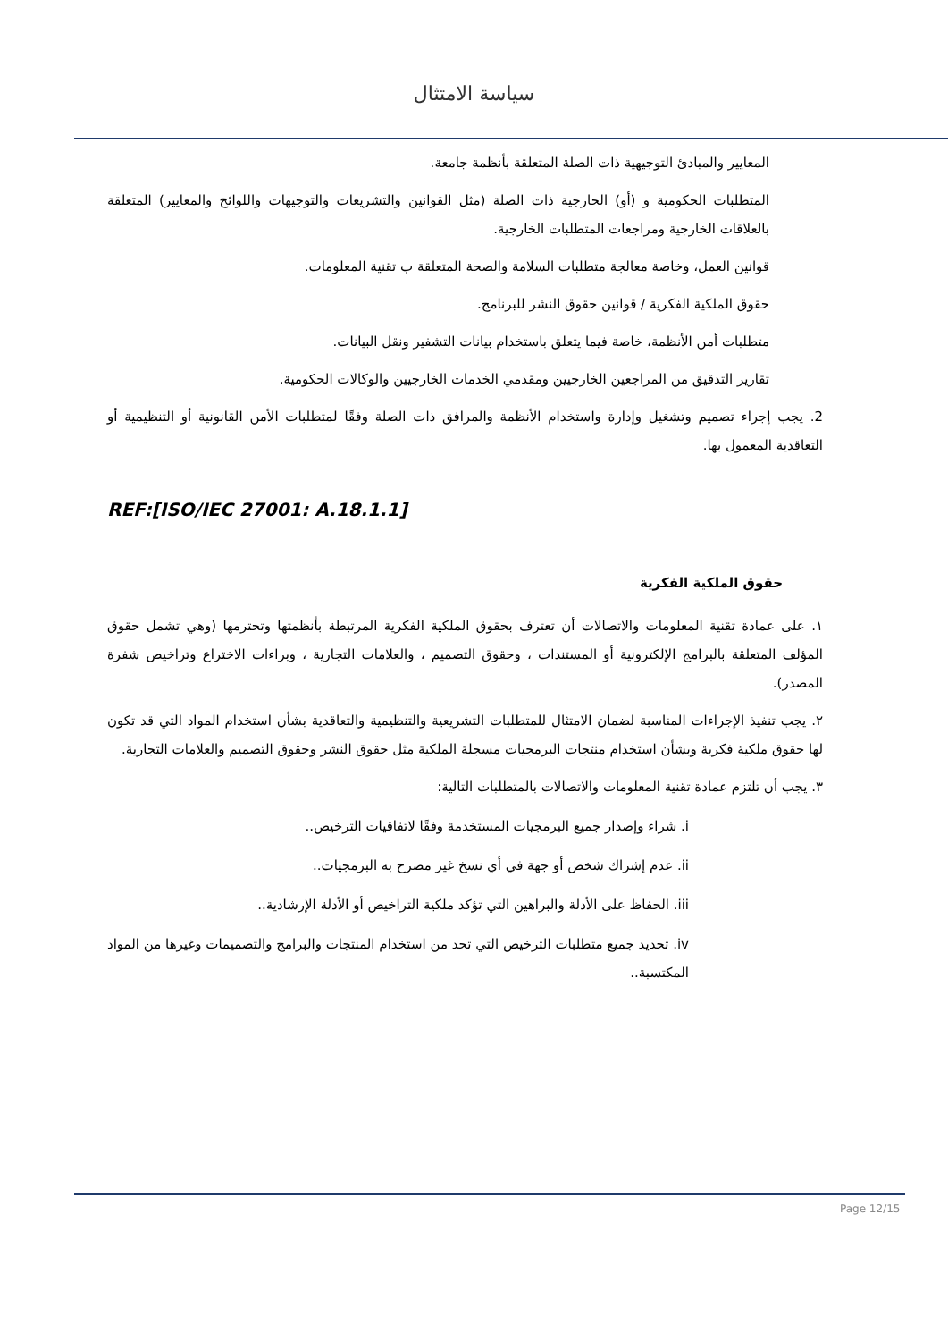سياسة الامتثال
المعايير والمبادئ التوجيهية ذات الصلة المتعلقة بأنظمة جامعة.
المتطلبات الحكومية و (أو) الخارجية ذات الصلة (مثل القوانين والتشريعات والتوجيهات واللوائح والمعايير) المتعلقة بالعلاقات الخارجية ومراجعات المتطلبات الخارجية.
قوانين العمل، وخاصة معالجة متطلبات السلامة والصحة المتعلقة ب تقنية المعلومات.
حقوق الملكية الفكرية / قوانين حقوق النشر للبرنامج.
متطلبات أمن الأنظمة، خاصة فيما يتعلق باستخدام بيانات التشفير ونقل البيانات.
تقارير التدقيق من المراجعين الخارجيين ومقدمي الخدمات الخارجيين والوكالات الحكومية.
2. يجب إجراء تصميم وتشغيل وإدارة واستخدام الأنظمة والمرافق ذات الصلة وفقًا لمتطلبات الأمن القانونية أو التنظيمية أو التعاقدية المعمول بها.
REF:[ISO/IEC 27001: A.18.1.1]
حقوق الملكية الفكرية
١. على عمادة تقنية المعلومات والاتصالات أن تعترف بحقوق الملكية الفكرية المرتبطة بأنظمتها وتحترمها (وهي تشمل حقوق المؤلف المتعلقة بالبرامج الإلكترونية أو المستندات ، وحقوق التصميم ، والعلامات التجارية ، وبراءات الاختراع وتراخيص شفرة المصدر).
٢. يجب تنفيذ الإجراءات المناسبة لضمان الامتثال للمتطلبات التشريعية والتنظيمية والتعاقدية بشأن استخدام المواد التي قد تكون لها حقوق ملكية فكرية وبشأن استخدام منتجات البرمجيات مسجلة الملكية مثل حقوق النشر وحقوق التصميم والعلامات التجارية.
٣. يجب أن تلتزم عمادة تقنية المعلومات والاتصالات بالمتطلبات التالية:
i. شراء وإصدار جميع البرمجيات المستخدمة وفقًا لاتفاقيات الترخيص..
ii. عدم إشراك شخص أو جهة في أي نسخ غير مصرح به البرمجيات..
iii. الحفاظ على الأدلة والبراهين التي تؤكد ملكية التراخيص أو الأدلة الإرشادية..
iv. تحديد جميع متطلبات الترخيص التي تحد من استخدام المنتجات والبرامج والتصميمات وغيرها من المواد المكتسبة..
Page 12/15